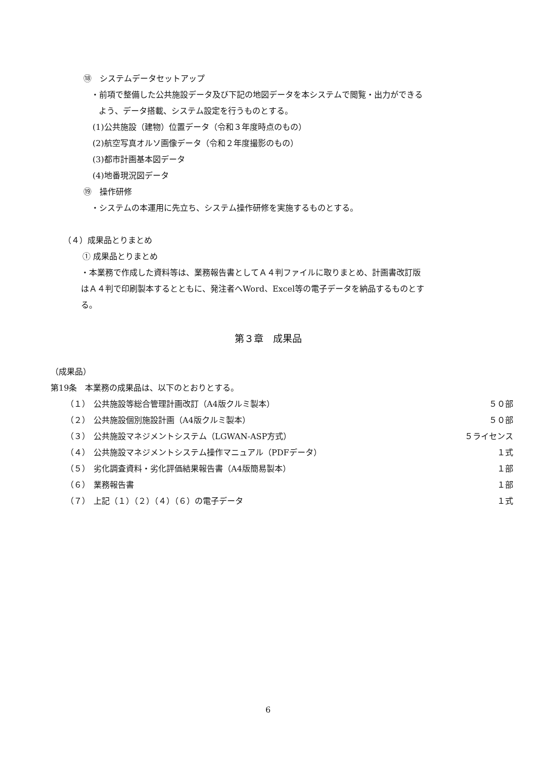⑱　システムデータセットアップ
・前項で整備した公共施設データ及び下記の地図データを本システムで閲覧・出力ができる
よう、データ搭載、システム設定を行うものとする。
(1)公共施設（建物）位置データ（令和３年度時点のもの）
(2)航空写真オルソ画像データ（令和２年度撮影のもの）
(3)都市計画基本図データ
(4)地番現況図データ
⑲　操作研修
・システムの本運用に先立ち、システム操作研修を実施するものとする。
（４）成果品とりまとめ
① 成果品とりまとめ
・本業務で作成した資料等は、業務報告書としてＡ４判ファイルに取りまとめ、計画書改訂版
はＡ４判で印刷製本するとともに、発注者へWord、Excel等の電子データを納品するものとす
る。
第３章　成果品
（成果品）
第19条　本業務の成果品は、以下のとおりとする。
（１） 公共施設等総合管理計画改訂（A4版クルミ製本） ５０部
（２） 公共施設個別施設計画（A4版クルミ製本） ５０部
（３） 公共施設マネジメントシステム（LGWAN-ASP方式） ５ライセンス
（４） 公共施設マネジメントシステム操作マニュアル（PDFデータ） １式
（５） 劣化調査資料・劣化評価結果報告書（A4版簡易製本） １部
（６） 業務報告書 １部
（７） 上記（１）（２）（４）（６）の電子データ １式
6